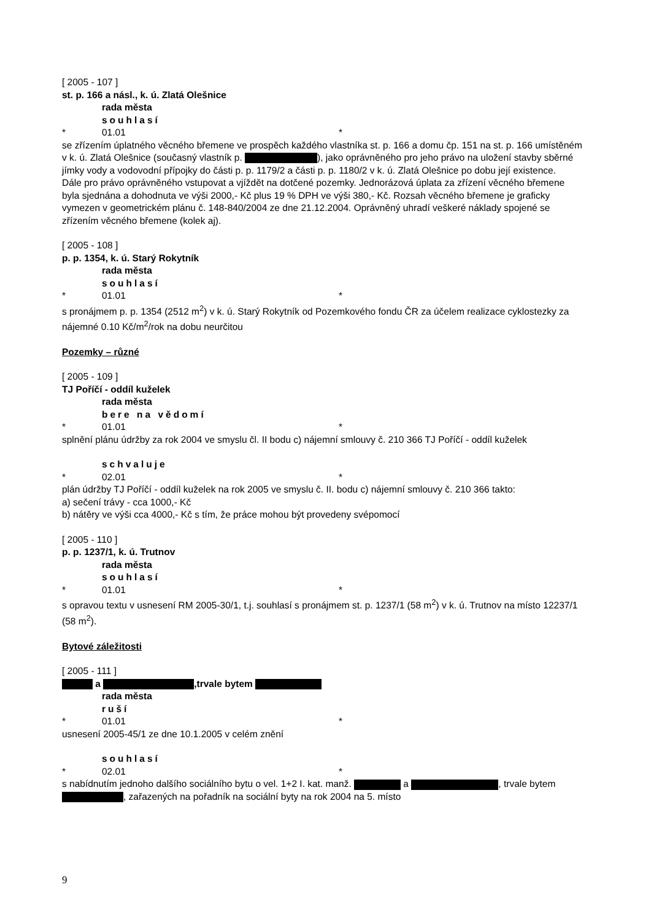[ 2005 - 107 ]
st. p. 166 a násl., k. ú. Zlatá Olešnice
rada města
souhlasí
* 01.01 *
se zřízením úplatného věcného břemene ve prospěch každého vlastníka st. p. 166 a domu čp. 151 na st. p. 166 umístěném v k. ú. Zlatá Olešnice (současný vlastník p. ), jako oprávněného pro jeho právo na uložení stavby sběrné jímky vody a vodovodní přípojky do části p. p. 1179/2 a části p. p. 1180/2 v k. ú. Zlatá Olešnice po dobu její existence.
Dále pro právo oprávněného vstupovat a vjíždět na dotčené pozemky. Jednorázová úplata za zřízení věcného břemene byla sjednána a dohodnuta ve výši 2000,- Kč plus 19 % DPH ve výši 380,- Kč. Rozsah věcného břemene je graficky vymezen v geometrickém plánu č. 148-840/2004 ze dne 21.12.2004. Oprávněný uhradí veškeré náklady spojené se zřízením věcného břemene (kolek aj).
[ 2005 - 108 ]
p. p. 1354, k. ú. Starý Rokytník
rada města
souhlasí
* 01.01 *
s pronájmem p. p. 1354 (2512 m<sup>2</sup>) v k. ú. Starý Rokytník od Pozemkového fondu ČR za účelem realizace cyklostezky za nájemné 0.10 Kč/m<sup>2</sup>/rok na dobu neurčitou
Pozemky – různé
[ 2005 - 109 ]
TJ Poříčí - oddíl kuželek
rada města
bere na vědomí
* 01.01 *
splnění plánu údržby za rok 2004 ve smyslu čl. II bodu c) nájemní smlouvy č. 210 366 TJ Poříčí - oddíl kuželek
schvaluje
* 02.01 *
plán údržby TJ Poříčí - oddíl kuželek na rok 2005 ve smyslu č. II. bodu c) nájemní smlouvy č. 210 366 takto:
a) sečení trávy - cca 1000,- Kč
b) nátěry ve výši cca 4000,- Kč s tím, že práce mohou být provedeny svépomocí
[ 2005 - 110 ]
p. p. 1237/1, k. ú. Trutnov
rada města
souhlasí
* 01.01 *
s opravou textu v usnesení RM 2005-30/1, t.j. souhlasí s pronájmem st. p. 1237/1 (58 m<sup>2</sup>) v k. ú. Trutnov na místo 12237/1 (58 m<sup>2</sup>).
Bytové záležitosti
[ 2005 - 111 ]
a ,trvale bytem
rada města
ruší
* 01.01 *
usnesení 2005-45/1 ze dne 10.1.2005 v celém znění
souhlasí
* 02.01 *
s nabídnutím jednoho dalšího sociálního bytu o vel. 1+2 I. kat. manž. a , trvale bytem , zařazených na pořadník na sociální byty na rok 2004 na 5. místo
9